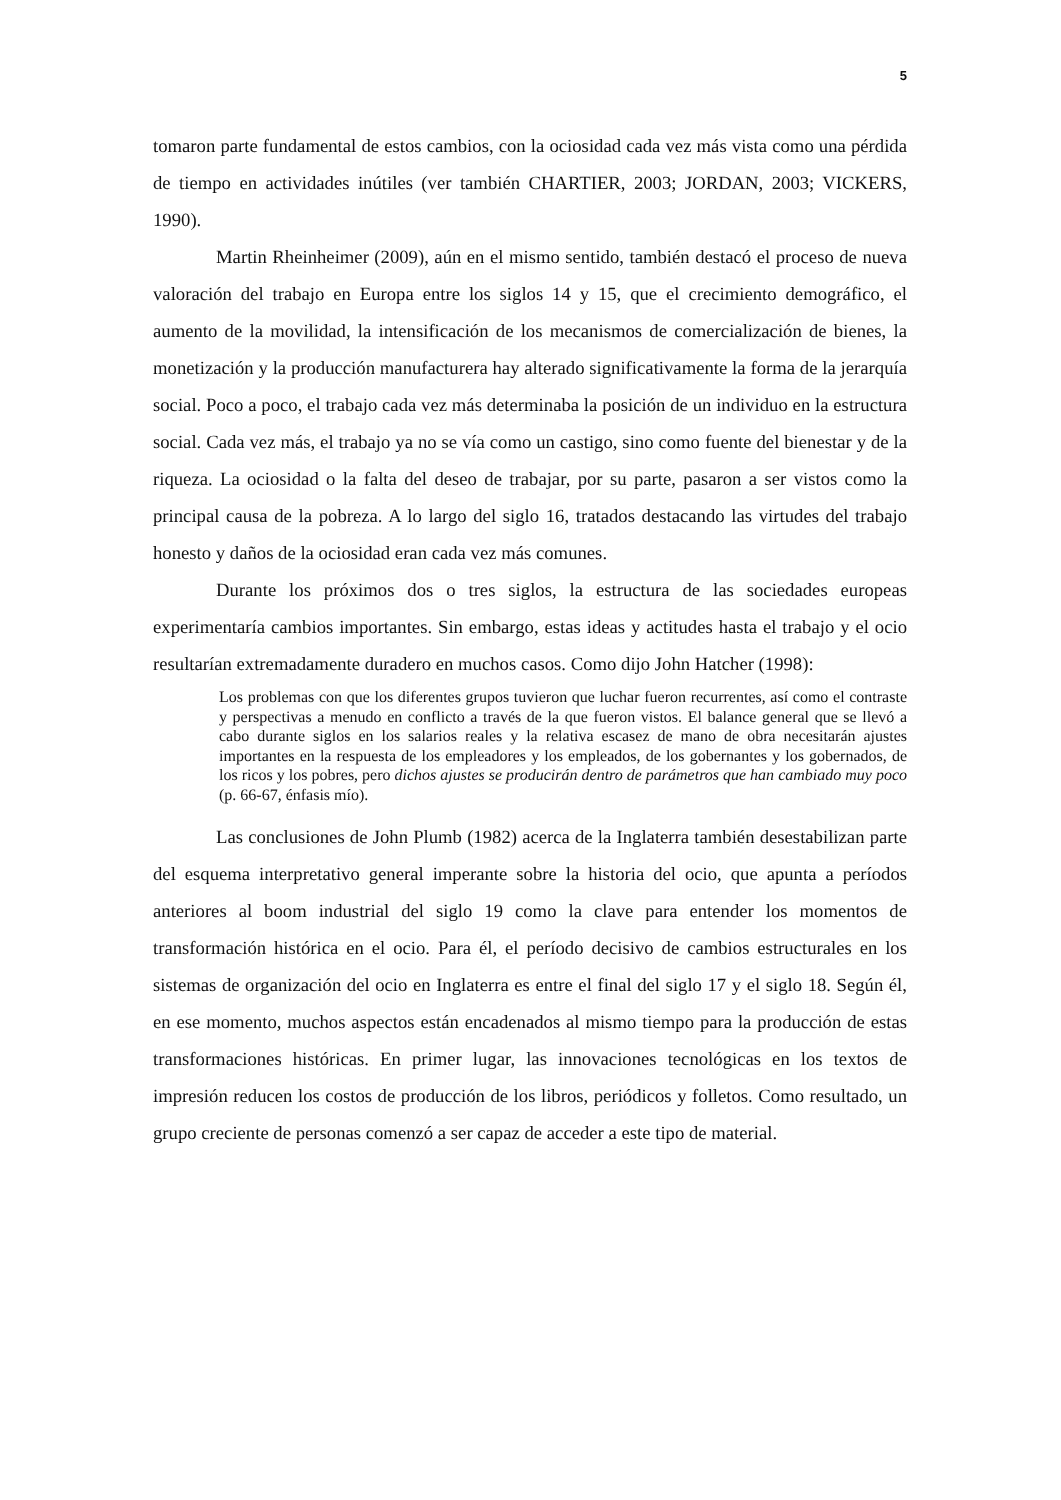5
tomaron parte fundamental de estos cambios, con la ociosidad cada vez más vista como una pérdida de tiempo en actividades inútiles (ver también CHARTIER, 2003; JORDAN, 2003; VICKERS, 1990).
Martin Rheinheimer (2009), aún en el mismo sentido, también destacó el proceso de nueva valoración del trabajo en Europa entre los siglos 14 y 15, que el crecimiento demográfico, el aumento de la movilidad, la intensificación de los mecanismos de comercialización de bienes, la monetización y la producción manufacturera hay alterado significativamente la forma de la jerarquía social. Poco a poco, el trabajo cada vez más determinaba la posición de un individuo en la estructura social. Cada vez más, el trabajo ya no se vía como un castigo, sino como fuente del bienestar y de la riqueza. La ociosidad o la falta del deseo de trabajar, por su parte, pasaron a ser vistos como la principal causa de la pobreza. A lo largo del siglo 16, tratados destacando las virtudes del trabajo honesto y daños de la ociosidad eran cada vez más comunes.
Durante los próximos dos o tres siglos, la estructura de las sociedades europeas experimentaría cambios importantes. Sin embargo, estas ideas y actitudes hasta el trabajo y el ocio resultarían extremadamente duradero en muchos casos. Como dijo John Hatcher (1998):
Los problemas con que los diferentes grupos tuvieron que luchar fueron recurrentes, así como el contraste y perspectivas a menudo en conflicto a través de la que fueron vistos. El balance general que se llevó a cabo durante siglos en los salarios reales y la relativa escasez de mano de obra necesitarán ajustes importantes en la respuesta de los empleadores y los empleados, de los gobernantes y los gobernados, de los ricos y los pobres, pero dichos ajustes se producirán dentro de parámetros que han cambiado muy poco (p. 66-67, énfasis mío).
Las conclusiones de John Plumb (1982) acerca de la Inglaterra también desestabilizan parte del esquema interpretativo general imperante sobre la historia del ocio, que apunta a períodos anteriores al boom industrial del siglo 19 como la clave para entender los momentos de transformación histórica en el ocio. Para él, el período decisivo de cambios estructurales en los sistemas de organización del ocio en Inglaterra es entre el final del siglo 17 y el siglo 18. Según él, en ese momento, muchos aspectos están encadenados al mismo tiempo para la producción de estas transformaciones históricas. En primer lugar, las innovaciones tecnológicas en los textos de impresión reducen los costos de producción de los libros, periódicos y folletos. Como resultado, un grupo creciente de personas comenzó a ser capaz de acceder a este tipo de material.